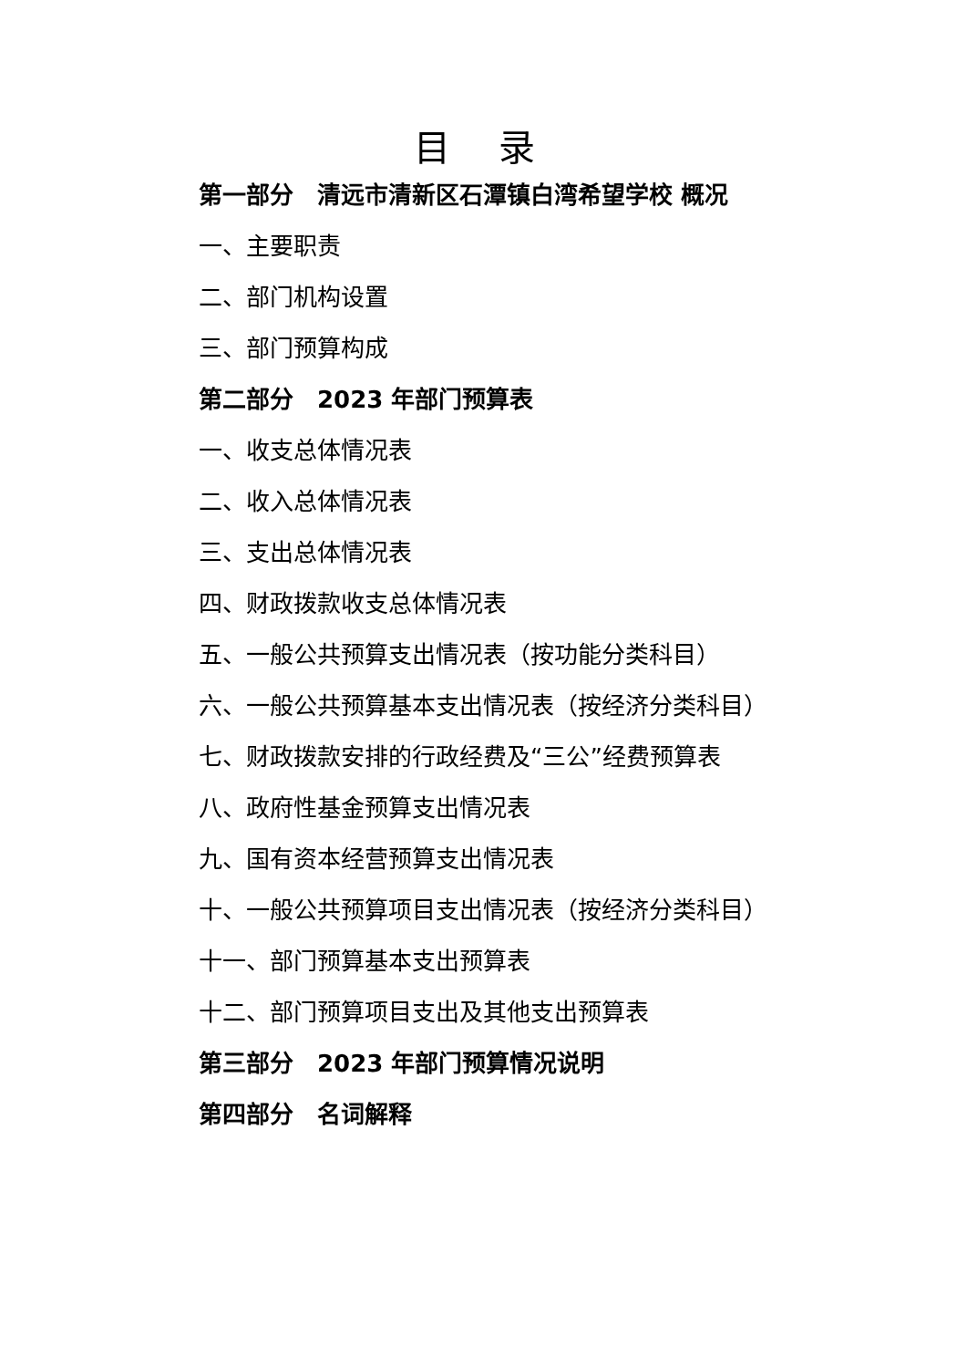目 录
第一部分　清远市清新区石潭镇白湾希望学校 概况
一、主要职责
二、部门机构设置
三、部门预算构成
第二部分　2023 年部门预算表
一、收支总体情况表
二、收入总体情况表
三、支出总体情况表
四、财政拨款收支总体情况表
五、一般公共预算支出情况表（按功能分类科目）
六、一般公共预算基本支出情况表（按经济分类科目）
七、财政拨款安排的行政经费及“三公”经费预算表
八、政府性基金预算支出情况表
九、国有资本经营预算支出情况表
十、一般公共预算项目支出情况表（按经济分类科目）
十一、部门预算基本支出预算表
十二、部门预算项目支出及其他支出预算表
第三部分　2023 年部门预算情况说明
第四部分　名词解释